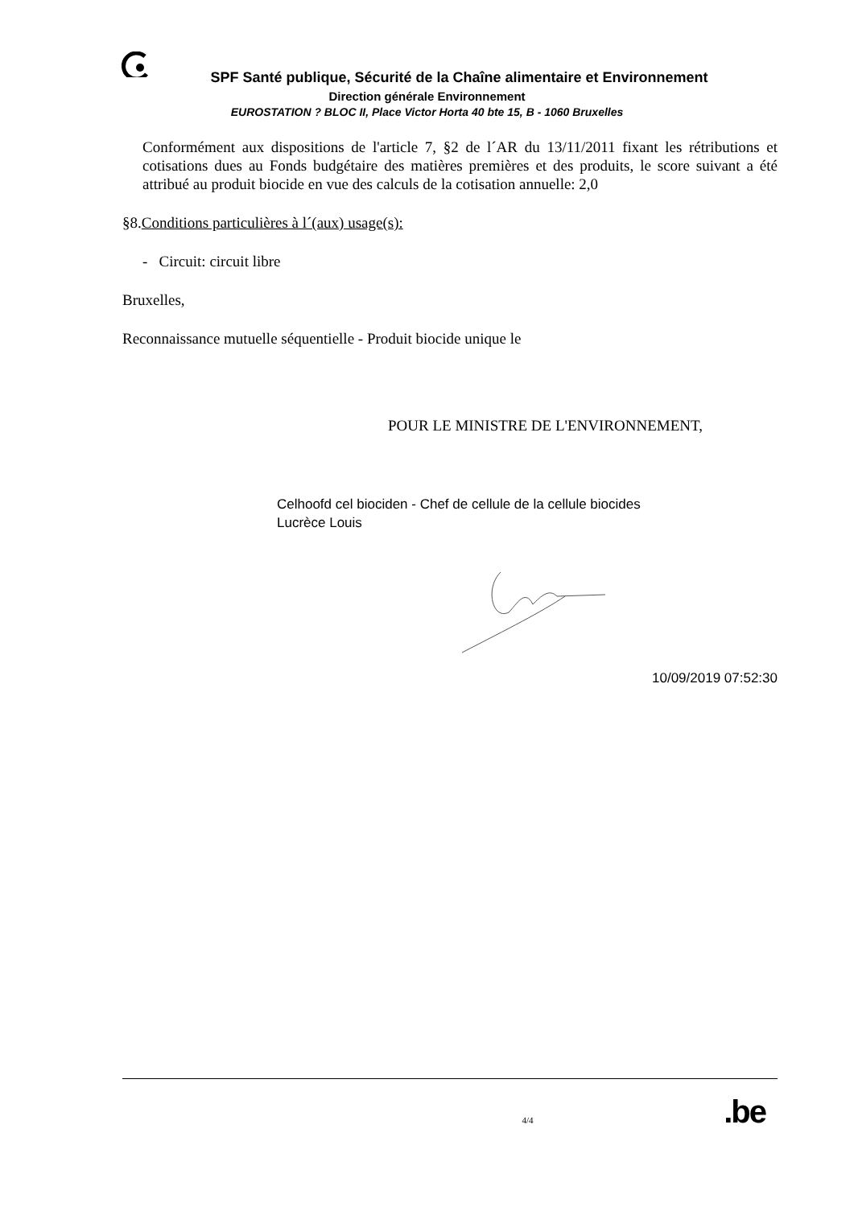SPF Santé publique, Sécurité de la Chaîne alimentaire et Environnement
Direction générale Environnement
EUROSTATION ? BLOC II, Place Victor Horta 40 bte 15, B - 1060 Bruxelles
Conformément aux dispositions de l'article 7, §2 de l´AR du 13/11/2011 fixant les rétributions et cotisations dues au Fonds budgétaire des matières premières et des produits, le score suivant a été attribué au produit biocide en vue des calculs de la cotisation annuelle: 2,0
§8.Conditions particulières à l´(aux) usage(s):
- Circuit: circuit libre
Bruxelles,
Reconnaissance mutuelle séquentielle - Produit biocide unique le
POUR LE MINISTRE DE L'ENVIRONNEMENT,
Celhoofd cel biociden - Chef de cellule de la cellule biocides
Lucrèce Louis
10/09/2019 07:52:30
4/4 .be